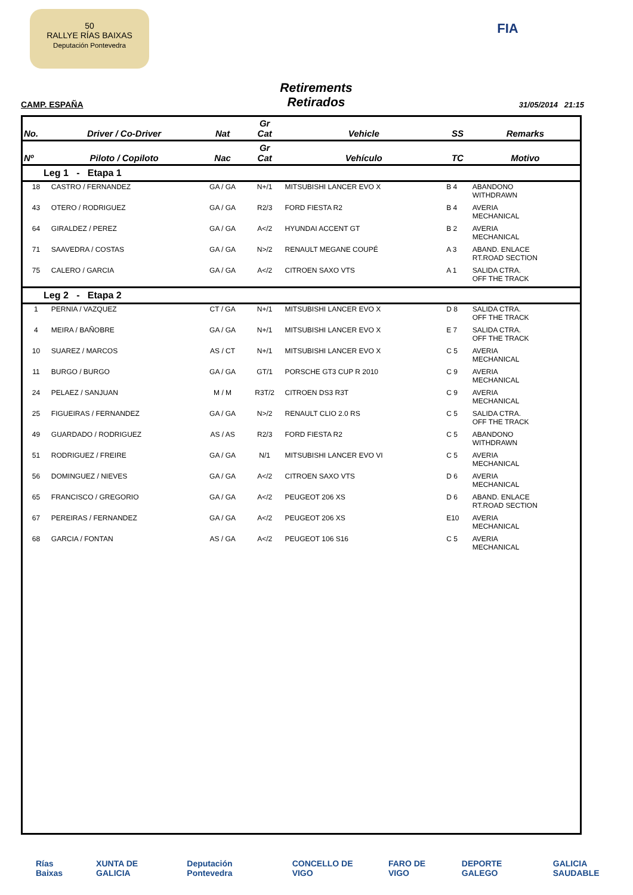50
RALLYE RÍAS BAIXAS
Deputación Pontevedra
FIA
CAMP. ESPAÑA
Retirements
Retirados
31/05/2014 21:15
| No. | Driver / Co-Driver | Nat | Gr Cat | Vehicle | SS | Remarks |
| --- | --- | --- | --- | --- | --- | --- |
| Nº | Piloto / Copiloto | Nac | Gr Cat | Vehículo | TC | Motivo |
| Leg 1 - Etapa 1 | | | | | | |
| 18 | CASTRO / FERNANDEZ | GA / GA | N+/1 | MITSUBISHI LANCER EVO X | B 4 | ABANDONO WITHDRAWN |
| 43 | OTERO / RODRIGUEZ | GA / GA | R2/3 | FORD FIESTA R2 | B 4 | AVERIA MECHANICAL |
| 64 | GIRALDEZ / PEREZ | GA / GA | A</2 | HYUNDAI ACCENT GT | B 2 | AVERIA MECHANICAL |
| 71 | SAAVEDRA / COSTAS | GA / GA | N>/2 | RENAULT MEGANE COUPÉ | A 3 | ABAND. ENLACE RT.ROAD SECTION |
| 75 | CALERO / GARCIA | GA / GA | A</2 | CITROEN SAXO VTS | A 1 | SALIDA CTRA. OFF THE TRACK |
| Leg 2 - Etapa 2 | | | | | | |
| 1 | PERNIA / VAZQUEZ | CT / GA | N+/1 | MITSUBISHI LANCER EVO X | D 8 | SALIDA CTRA. OFF THE TRACK |
| 4 | MEIRA / BAÑOBRE | GA / GA | N+/1 | MITSUBISHI LANCER EVO X | E 7 | SALIDA CTRA. OFF THE TRACK |
| 10 | SUAREZ / MARCOS | AS / CT | N+/1 | MITSUBISHI LANCER EVO X | C 5 | AVERIA MECHANICAL |
| 11 | BURGO / BURGO | GA / GA | GT/1 | PORSCHE GT3 CUP R 2010 | C 9 | AVERIA MECHANICAL |
| 24 | PELAEZ / SANJUAN | M / M | R3T/2 | CITROEN DS3 R3T | C 9 | AVERIA MECHANICAL |
| 25 | FIGUEIRAS / FERNANDEZ | GA / GA | N>/2 | RENAULT CLIO 2.0 RS | C 5 | SALIDA CTRA. OFF THE TRACK |
| 49 | GUARDADO / RODRIGUEZ | AS / AS | R2/3 | FORD FIESTA R2 | C 5 | ABANDONO WITHDRAWN |
| 51 | RODRIGUEZ / FREIRE | GA / GA | N/1 | MITSUBISHI LANCER EVO VI | C 5 | AVERIA MECHANICAL |
| 56 | DOMINGUEZ / NIEVES | GA / GA | A</2 | CITROEN SAXO VTS | D 6 | AVERIA MECHANICAL |
| 65 | FRANCISCO / GREGORIO | GA / GA | A</2 | PEUGEOT 206 XS | D 6 | ABAND. ENLACE RT.ROAD SECTION |
| 67 | PEREIRAS / FERNANDEZ | GA / GA | A</2 | PEUGEOT 206 XS | E10 | AVERIA MECHANICAL |
| 68 | GARCIA / FONTAN | AS / GA | A</2 | PEUGEOT 106 S16 | C 5 | AVERIA MECHANICAL |
Rías Baixas XUNTA DE GALICIA Deputación Pontevedra CONCELLO DE VIGO FARO DE VIGO DEPORTE GALEGO GALICIA SAUDABLE